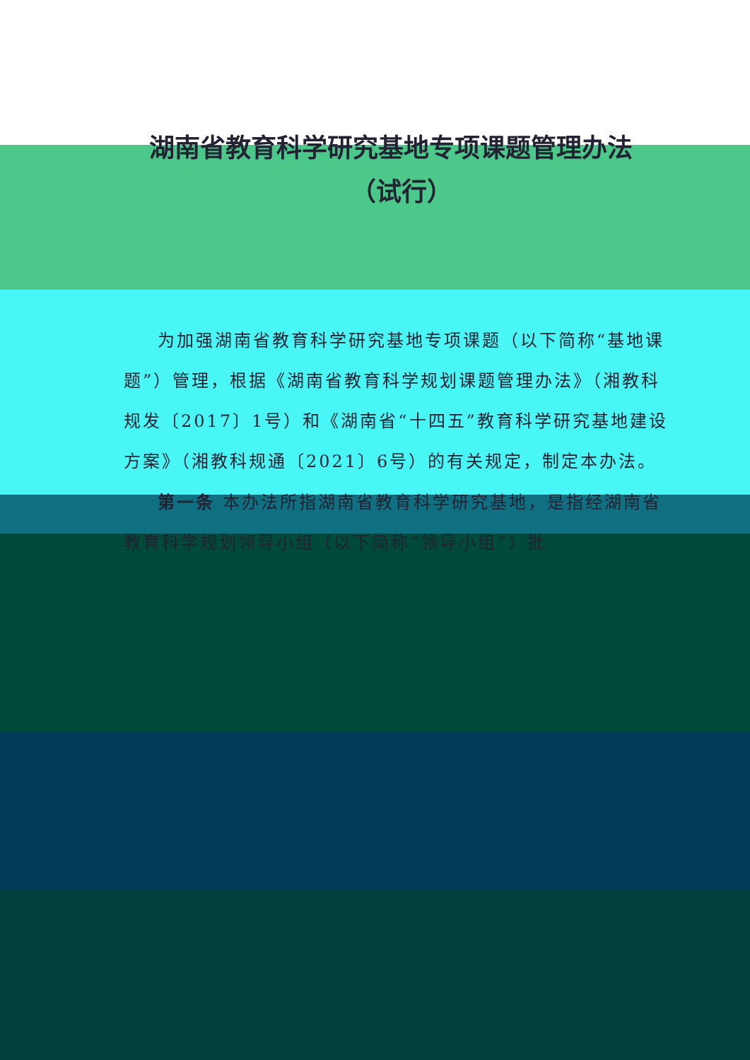湖南省教育科学研究基地专项课题管理办法
（试行）
为加强湖南省教育科学研究基地专项课题（以下简称“基地课题”）管理，根据《湖南省教育科学规划课题管理办法》（湘教科规发〔2017〕1号）和《湖南省“十四五”教育科学研究基地建设方案》（湘教科规通〔2021〕6号）的有关规定，制定本办法。
第一条 本办法所指湖南省教育科学研究基地，是指经湖南省教育科学规划领导小组（以下简称“领导小组”）批